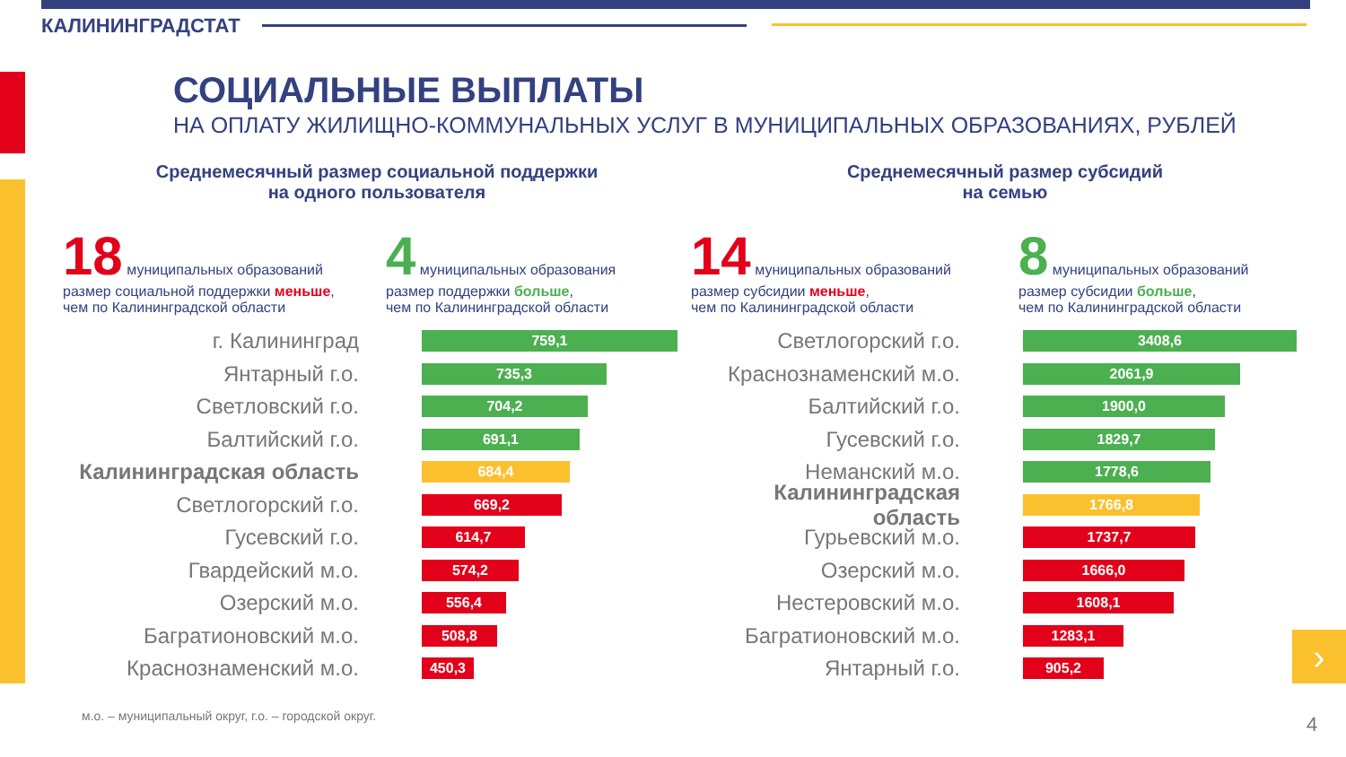КАЛИНИНГРАДСТАТ
СОЦИАЛЬНЫЕ ВЫПЛАТЫ
НА ОПЛАТУ ЖИЛИЩНО-КОММУНАЛЬНЫХ УСЛУГ В МУНИЦИПАЛЬНЫХ ОБРАЗОВАНИЯХ, РУБЛЕЙ
Среднемесячный размер социальной поддержки
на одного пользователя
18 муниципальных образований
размер социальной поддержки меньше,
чем по Калининградской области
4 муниципальных образования
размер поддержки больше,
чем по Калининградской области
г. Калининград
759,1
Янтарный г.о.
735,3
Светловский г.о.
704,2
Балтийский г.о.
691,1
Калининградская область
684,4
Светлогорский г.о.
669,2
Гусевский г.о.
614,7
Гвардейский м.о.
574,2
Озерский м.о.
556,4
Багратионовский м.о.
508,8
Краснознаменский м.о.
450,3
Среднемесячный размер субсидий
на семью
14 муниципальных образований
размер субсидии меньше,
чем по Калининградской области
8 муниципальных образований
размер субсидии больше,
чем по Калининградской области
Светлогорский г.о.
3408,6
Краснознаменский м.о.
2061,9
Балтийский г.о.
1900,0
Гусевский г.о.
1829,7
Неманский м.о.
1778,6
Калининградская область
1766,8
Гурьевский м.о.
1737,7
Озерский м.о.
1666,0
Нестеровский м.о.
1608,1
Багратионовский м.о.
1283,1
Янтарный г.о.
905,2
м.о. – муниципальный округ, г.о. – городской округ.
›
4